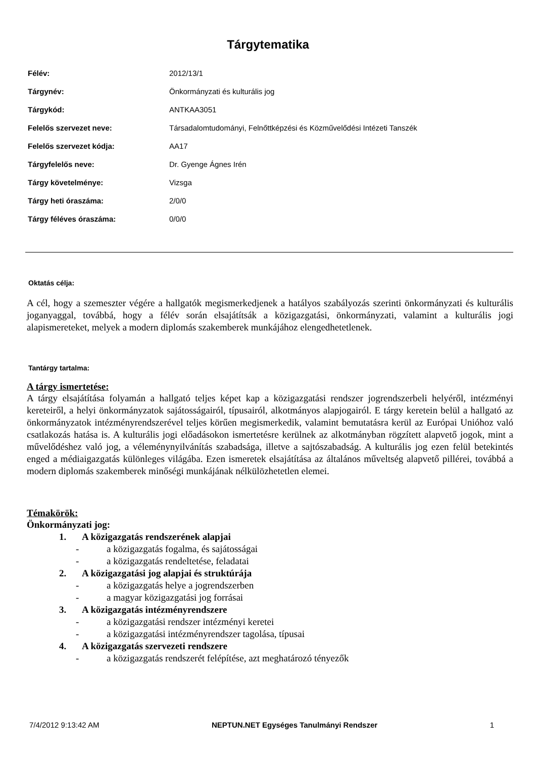Tárgytematika
| Félév: | 2012/13/1 |
| Tárgynév: | Önkormányzati és kulturális jog |
| Tárgykód: | ANTKAA3051 |
| Felelős szervezet neve: | Társadalomtudományi, Felnőttképzési és Közművelődési Intézeti Tanszék |
| Felelős szervezet kódja: | AA17 |
| Tárgyfelelős neve: | Dr. Gyenge Ágnes Irén |
| Tárgy követelménye: | Vizsga |
| Tárgy heti óraszáma: | 2/0/0 |
| Tárgy féléves óraszáma: | 0/0/0 |
Oktatás célja:
A cél, hogy a szemeszter végére a hallgatók megismerkedjenek a hatályos szabályozás szerinti önkormányzati és kulturális joganyaggal, továbbá, hogy a félév során elsajátítsák a közigazgatási, önkormányzati, valamint a kulturális jogi alapismereteket, melyek a modern diplomás szakemberek munkájához elengedhetetlenek.
Tantárgy tartalma:
A tárgy ismertetése:
A tárgy elsajátítása folyamán a hallgató teljes képet kap a közigazgatási rendszer jogrendszerbeli helyéről, intézményi kereteiről, a helyi önkormányzatok sajátosságairól, típusairól, alkotmányos alapjogairól. E tárgy keretein belül a hallgató az önkormányzatok intézményrendszerével teljes körűen megismerkedik, valamint bemutatásra kerül az Európai Unióhoz való csatlakozás hatása is. A kulturális jogi előadásokon ismertetésre kerülnek az alkotmányban rögzített alapvető jogok, mint a művelődéshez való jog, a véleménynyilvánítás szabadsága, illetve a sajtószabadság. A kulturális jog ezen felül betekintés enged a médiaigazgatás különleges világába. Ezen ismeretek elsajátítása az általános műveltség alapvető pillérei, továbbá a modern diplomás szakemberek minőségi munkájának nélkülözhetetlen elemei.
Témakörök:
Önkormányzati jog:
1. A közigazgatás rendszerének alapjai
- a közigazgatás fogalma, és sajátosságai
- a közigazgatás rendeltetése, feladatai
2. A közigazgatási jog alapjai és struktúrája
- a közigazgatás helye a jogrendszerben
- a magyar közigazgatási jog forrásai
3. A közigazgatás intézményrendszere
- a közigazgatási rendszer intézményi keretei
- a közigazgatási intézményrendszer tagolása, típusai
4. A közigazgatás szervezeti rendszere
- a közigazgatás rendszerét felépítése, azt meghatározó tényezők
7/4/2012 9:13:42 AM NEPTUN.NET Egységes Tanulmányi Rendszer 1